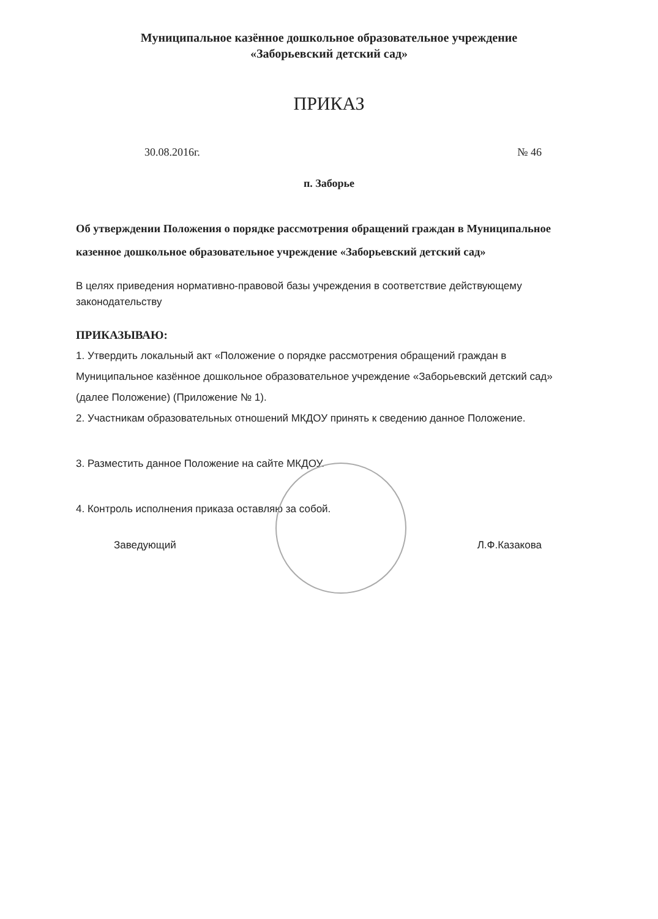Муниципальное казённое дошкольное образовательное учреждение
«Заборьевский детский сад»
ПРИКАЗ
30.08.2016г. № 46
п. Заборье
Об утверждении Положения о порядке рассмотрения обращений граждан в Муниципальное казенное дошкольное образовательное учреждение «Заборьевский детский сад»
В целях приведения нормативно-правовой базы учреждения в соответствие действующему законодательству
ПРИКАЗЫВАЮ:
1. Утвердить локальный акт «Положение о порядке рассмотрения обращений граждан в Муниципальное казённое дошкольное образовательное учреждение «Заборьевский детский сад» (далее Положение) (Приложение № 1).
2. Участникам образовательных отношений МКДОУ принять к сведению данное Положение.
3. Разместить данное Положение на сайте МКДОУ.
4. Контроль исполнения приказа оставляю за собой.
Заведующий Л.Ф.Казакова